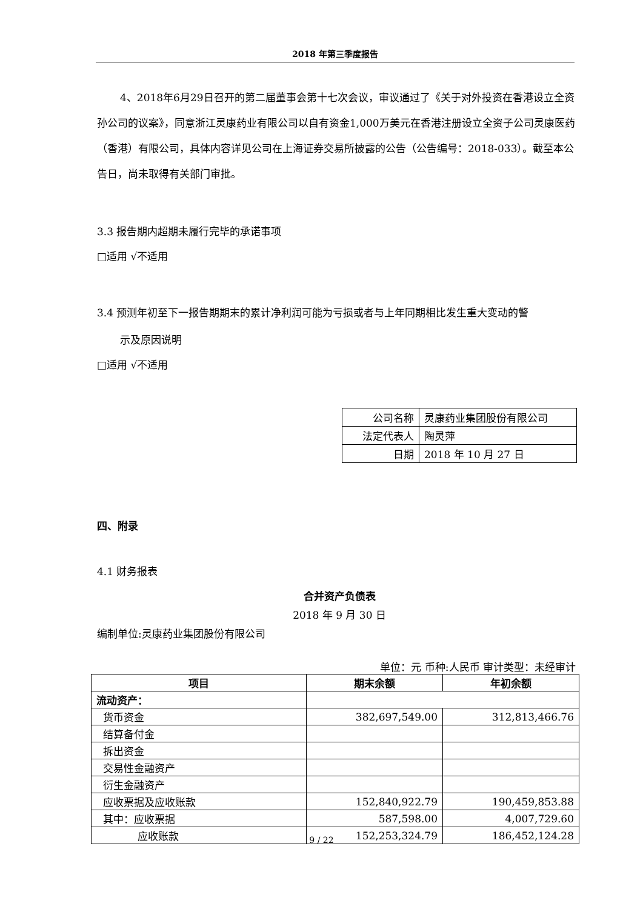2018 年第三季度报告
4、2018年6月29日召开的第二届董事会第十七次会议，审议通过了《关于对外投资在香港设立全资孙公司的议案》，同意浙江灵康药业有限公司以自有资金1,000万美元在香港注册设立全资子公司灵康医药（香港）有限公司，具体内容详见公司在上海证券交易所披露的公告（公告编号：2018-033）。截至本公告日，尚未取得有关部门审批。
3.3 报告期内超期未履行完毕的承诺事项
□适用 √不适用
3.4 预测年初至下一报告期期末的累计净利润可能为亏损或者与上年同期相比发生重大变动的警
示及原因说明
□适用 √不适用
| 公司名称 | 灵康药业集团股份有限公司 |
| 法定代表人 | 陶灵萍 |
| 日期 | 2018 年 10 月 27 日 |
四、附录
4.1 财务报表
合并资产负债表
2018 年 9 月 30 日
编制单位:灵康药业集团股份有限公司
单位：元 币种:人民币 审计类型：未经审计
| 项目 | 期末余额 | 年初余额 |
| --- | --- | --- |
| 流动资产： | | |
| 货币资金 | 382,697,549.00 | 312,813,466.76 |
| 结算备付金 | | |
| 拆出资金 | | |
| 交易性金融资产 | | |
| 衍生金融资产 | | |
| 应收票据及应收账款 | 152,840,922.79 | 190,459,853.88 |
| 其中：应收票据 | 587,598.00 | 4,007,729.60 |
| 应收账款 | 152,253,324.79 | 186,452,124.28 |
9 / 22